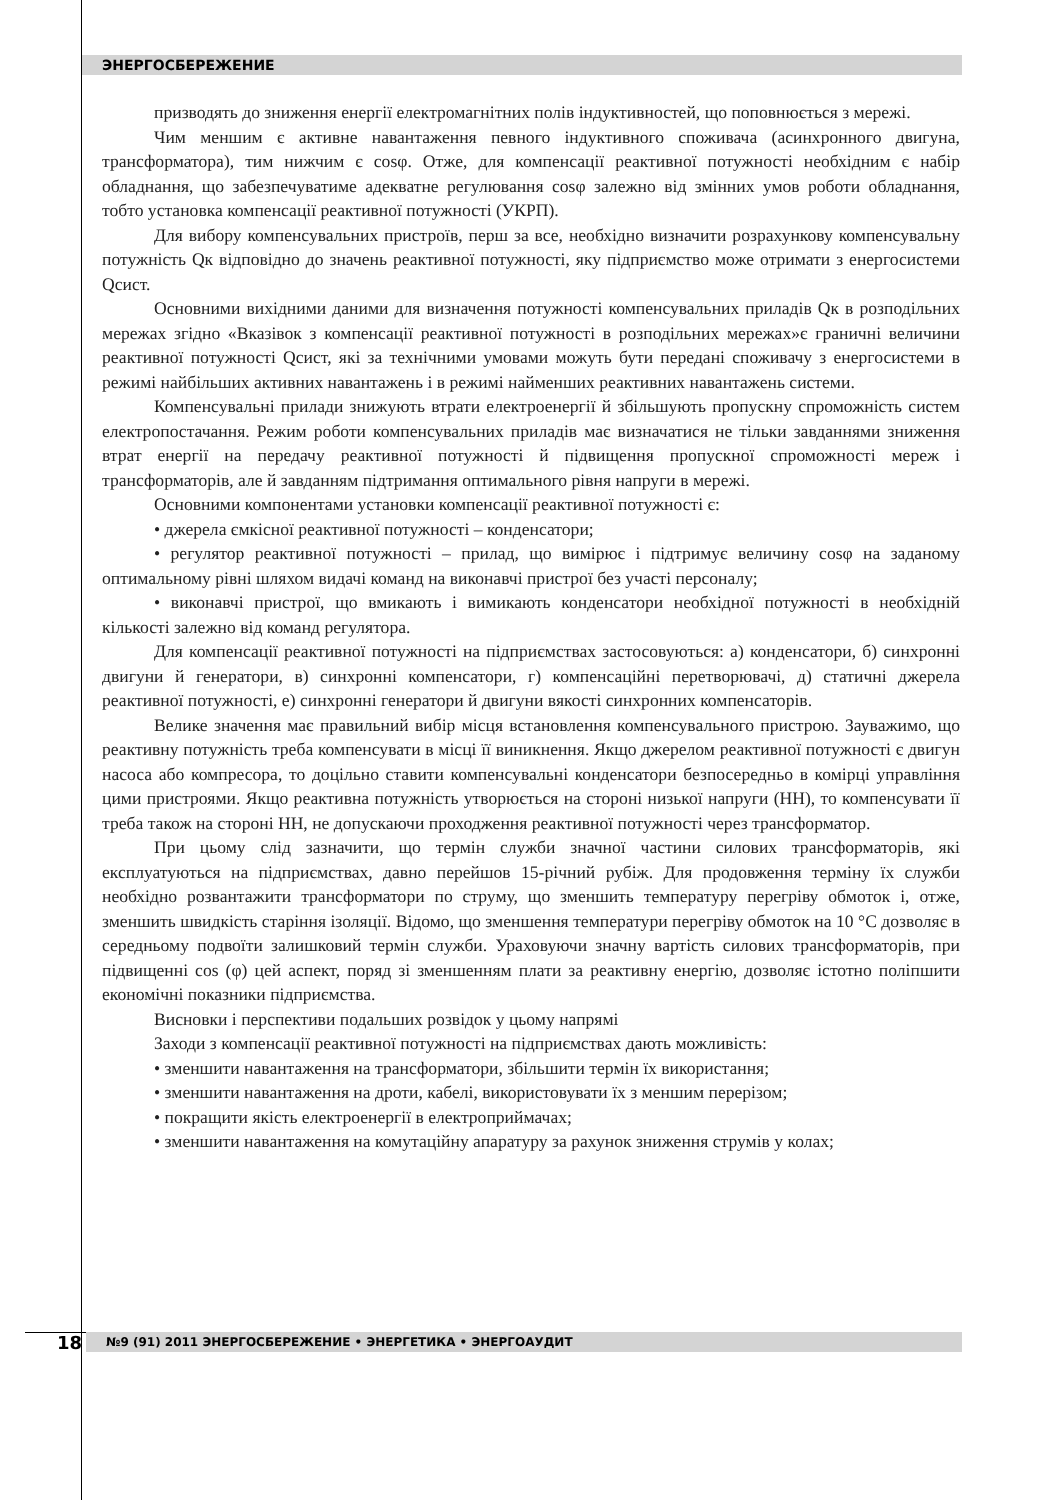ЭНЕРГОСБЕРЕЖЕНИЕ
призводять до зниження енергії електромагнітних полів індуктивностей, що поповнюється з мережі.
Чим меншим є активне навантаження певного індуктивного споживача (асинхронного двигуна, трансформатора), тим нижчим є cosφ. Отже, для компенсації реактивної потужності необхідним є набір обладнання, що забезпечуватиме адекватне регулювання cosφ залежно від змінних умов роботи обладнання, тобто установка компенсації реактивної потужності (УКРП).
Для вибору компенсувальних пристроїв, перш за все, необхідно визначити розрахункову компенсувальну потужність Qк відповідно до значень реактивної потужності, яку підприємство може отримати з енергосистеми Qсист.
Основними вихідними даними для визначення потужності компенсувальних приладів Qк в розподільних мережах згідно «Вказівок з компенсації реактивної потужності в розподільних мережах»є граничні величини реактивної потужності Qсист, які за технічними умовами можуть бути передані споживачу з енергосистеми в режимі найбільших активних навантажень і в режимі найменших реактивних навантажень системи.
Компенсувальні прилади знижують втрати електроенергії й збільшують пропускну спроможність систем електропостачання. Режим роботи компенсувальних приладів має визначатися не тільки завданнями зниження втрат енергії на передачу реактивної потужності й підвищення пропускної спроможності мереж і трансформаторів, але й завданням підтримання оптимального рівня напруги в мережі.
Основними компонентами установки компенсації реактивної потужності є:
• джерела ємкісної реактивної потужності – конденсатори;
• регулятор реактивної потужності – прилад, що вимірює і підтримує величину cosφ на заданому оптимальному рівні шляхом видачі команд на виконавчі пристрої без участі персоналу;
• виконавчі пристрої, що вмикають і вимикають конденсатори необхідної потужності в необхідній кількості залежно від команд регулятора.
Для компенсації реактивної потужності на підприємствах застосовуються: а) конденсатори, б) синхронні двигуни й генератори, в) синхронні компенсатори, г) компенсаційні перетворювачі, д) статичні джерела реактивної потужності, е) синхронні генератори й двигуни вякості синхронних компенсаторів.
Велике значення має правильний вибір місця встановлення компенсувального пристрою. Зауважимо, що реактивну потужність треба компенсувати в місці її виникнення. Якщо джерелом реактивної потужності є двигун насоса або компресора, то доцільно ставити компенсувальні конденсатори безпосередньо в комірці управління цими пристроями. Якщо реактивна потужність утворюється на стороні низької напруги (НН), то компенсувати її треба також на стороні НН, не допускаючи проходження реактивної потужності через трансформатор.
При цьому слід зазначити, що термін служби значної частини силових трансформаторів, які експлуатуються на підприємствах, давно перейшов 15-річний рубіж. Для продовження терміну їх служби необхідно розвантажити трансформатори по струму, що зменшить температуру перегріву обмоток і, отже, зменшить швидкість старіння ізоляції. Відомо, що зменшення температури перегріву обмоток на 10 °С дозволяє в середньому подвоїти залишковий термін служби. Ураховуючи значну вартість силових трансформаторів, при підвищенні cos (φ) цей аспект, поряд зі зменшенням плати за реактивну енергію, дозволяє істотно поліпшити економічні показники підприємства.
Висновки і перспективи подальших розвідок у цьому напрямі
Заходи з компенсації реактивної потужності на підприємствах дають можливість:
• зменшити навантаження на трансформатори, збільшити термін їх використання;
• зменшити навантаження на дроти, кабелі, використовувати їх з меншим перерізом;
• покращити якість електроенергії в електроприймачах;
• зменшити навантаження на комутаційну апаратуру за рахунок зниження струмів у колах;
18
№9 (91) 2011 ЭНЕРГОСБЕРЕЖЕНИЕ • ЭНЕРГЕТИКА • ЭНЕРГОАУДИТ